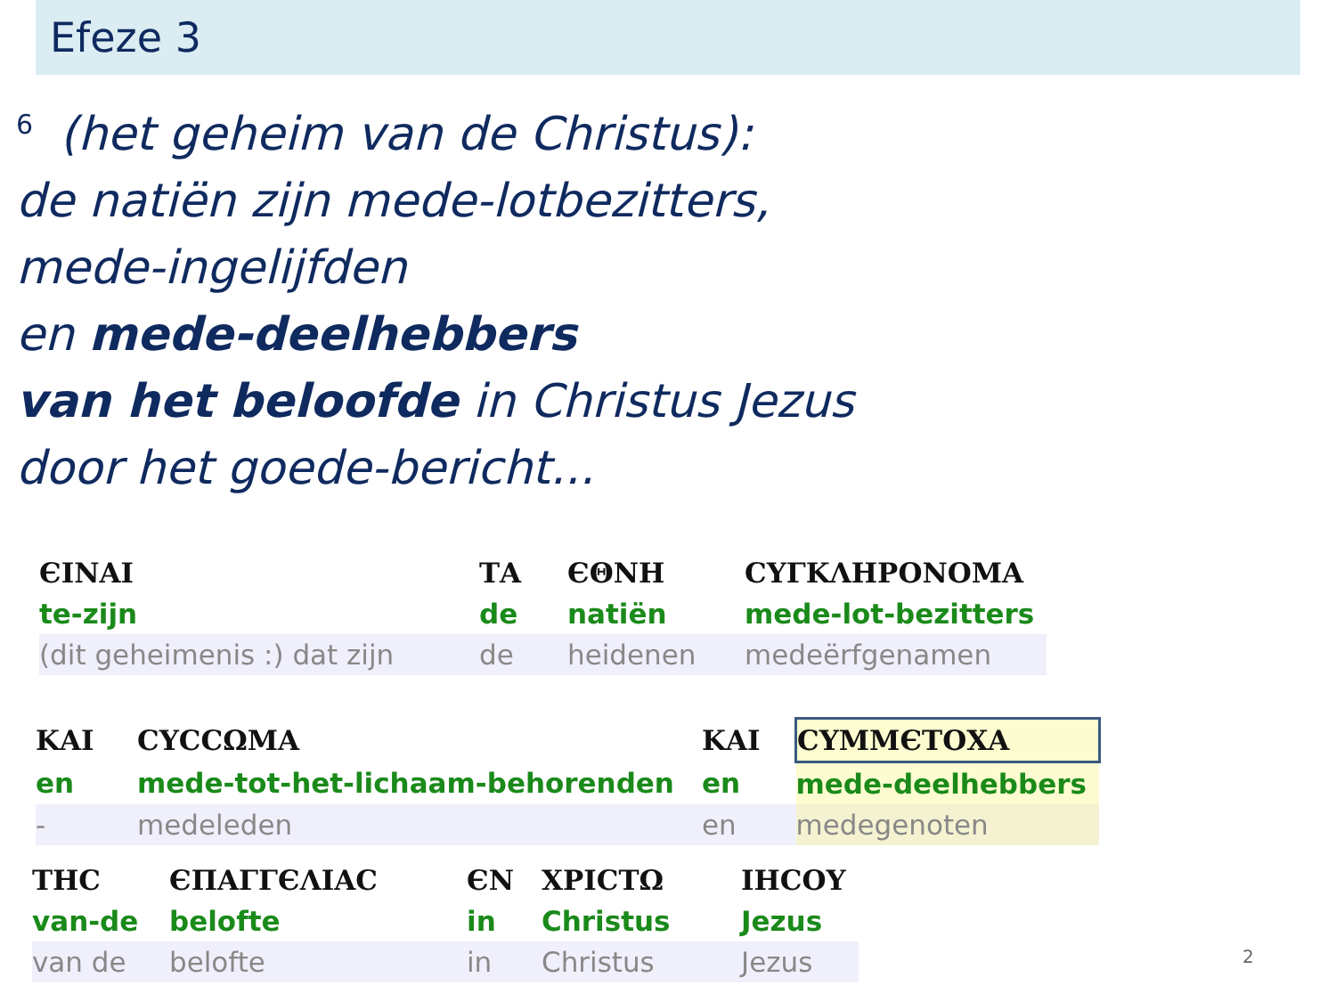Efeze 3
<sup>6</sup> (het geheim van de Christus):
de natiën zijn mede-lotbezitters,
mede-ingelijfden
en mede-deelhebbers
van het beloofde in Christus Jezus
door het goede-bericht...
| ЄΙΝΑΙ | ΤΑ | ЄΘΝΗ | CΥΓΚΛΗΡΟΝΟΜΑ |
| te-zijn | de | natiën | mede-lot-bezitters |
| (dit geheimenis :) dat zijn | de | heidenen | medeërfgenamen |
| ΚΑΙ | CΥCCΩΜΑ | ΚΑΙ | CΥΜΜЄΤΟΧΑ |
| en | mede-tot-het-lichaam-behorenden | en | mede-deelhebbers |
| - | medeleden | en | medegenoten |
| ΤΗC | ЄΠΑΓΓЄΛΙΑC | ЄΝ | ΧΡΙCΤΩ | ΙΗCΟΥ |
| van-de | belofte | in | Christus | Jezus |
| van de | belofte | in | Christus | Jezus |
2